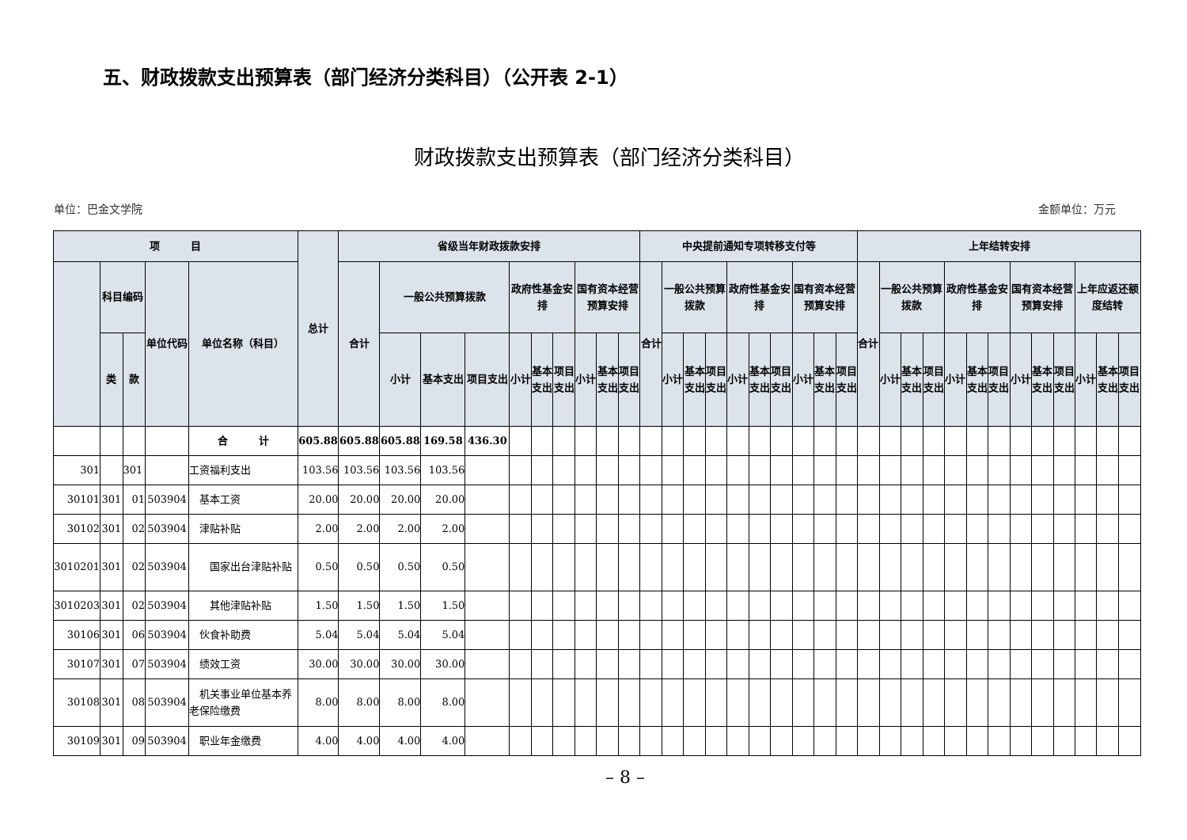五、财政拨款支出预算表（部门经济分类科目）（公开表 2-1）
财政拨款支出预算表（部门经济分类科目）
单位：巴金文学院 金额单位：万元
| 项 目 | | | | | 总计 | 省级当年财政拨款安排 | | | | | | | | | | 中央提前通知专项转移支付等 | | | | | | | | | | 上年结转安排 | | | | | | | | | | | | |
| --- | --- | --- | --- | --- | --- | --- | --- | --- | --- | --- | --- | --- | --- | --- | --- | --- | --- | --- | --- | --- | --- | --- | --- | --- | --- | --- | --- | --- | --- | --- | --- | --- | --- | --- | --- | --- | --- | --- |
| | 科目编码 | | 单位代码 | 单位名称（科目） | | 合计 | 一般公共预算拨款 | | | 政府性基金安排 | | | 国有资本经营预算安排 | | | 合计 | 一般公共预算拨款 | | | 政府性基金安排 | | | 国有资本经营预算安排 | | | 合计 | 一般公共预算拨款 | | | 政府性基金安排 | | | 国有资本经营预算安排 | | | 上年应返还额度结转 | | |
| | 类 | 款 | | | | | 小计 | 基本支出 | 项目支出 | 小计 | 基本支出 | 项目支出 | 小计 | 基本支出 | 项目支出 | | 小计 | 基本支出 | 项目支出 | 小计 | 基本支出 | 项目支出 | 小计 | 基本支出 | 项目支出 | | 小计 | 基本支出 | 项目支出 | 小计 | 基本支出 | 项目支出 | 小计 | 基本支出 | 项目支出 | 小计 | 基本支出 | 项目支出 |
| | | | | 合 计 | 605.88 | 605.88 | 605.88 | 169.58 | 436.30 | | | | | | | | | | | | | | | | | | | | | | | | | | | | | |
| 301 | | 301 | | 工资福利支出 | 103.56 | 103.56 | 103.56 | 103.56 | | | | | | | | | | | | | | | | | | | | | | | | | | | | | | |
| 30101 | 301 | 01 | 503904 | 基本工资 | 20.00 | 20.00 | 20.00 | 20.00 | | | | | | | | | | | | | | | | | | | | | | | | | | | | | | |
| 30102 | 301 | 02 | 503904 | 津贴补贴 | 2.00 | 2.00 | 2.00 | 2.00 | | | | | | | | | | | | | | | | | | | | | | | | | | | | | | |
| 3010201 | 301 | 02 | 503904 | 国家出台津贴补贴 | 0.50 | 0.50 | 0.50 | 0.50 | | | | | | | | | | | | | | | | | | | | | | | | | | | | | | |
| 3010203 | 301 | 02 | 503904 | 其他津贴补贴 | 1.50 | 1.50 | 1.50 | 1.50 | | | | | | | | | | | | | | | | | | | | | | | | | | | | | | |
| 30106 | 301 | 06 | 503904 | 伙食补助费 | 5.04 | 5.04 | 5.04 | 5.04 | | | | | | | | | | | | | | | | | | | | | | | | | | | | | | |
| 30107 | 301 | 07 | 503904 | 绩效工资 | 30.00 | 30.00 | 30.00 | 30.00 | | | | | | | | | | | | | | | | | | | | | | | | | | | | | | |
| 30108 | 301 | 08 | 503904 | 机关事业单位基本养老保险缴费 | 8.00 | 8.00 | 8.00 | 8.00 | | | | | | | | | | | | | | | | | | | | | | | | | | | | | | |
| 30109 | 301 | 09 | 503904 | 职业年金缴费 | 4.00 | 4.00 | 4.00 | 4.00 | | | | | | | | | | | | | | | | | | | | | | | | | | | | | | |
– 8 –